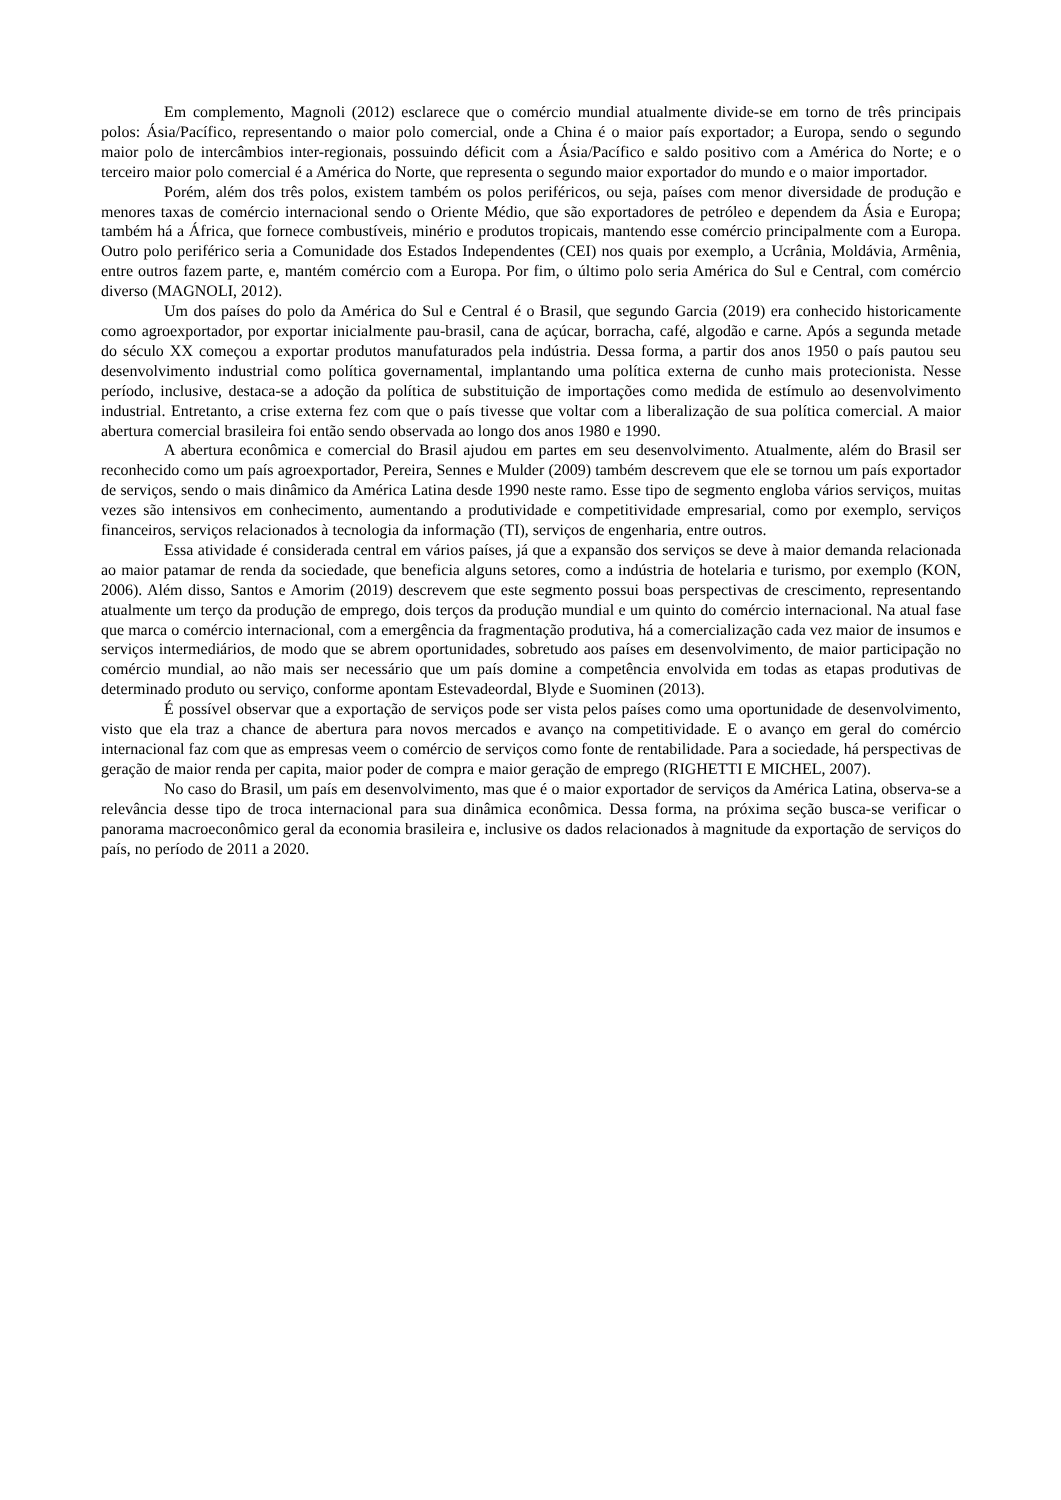Em complemento, Magnoli (2012) esclarece que o comércio mundial atualmente divide-se em torno de três principais polos: Ásia/Pacífico, representando o maior polo comercial, onde a China é o maior país exportador; a Europa, sendo o segundo maior polo de intercâmbios inter-regionais, possuindo déficit com a Ásia/Pacífico e saldo positivo com a América do Norte; e o terceiro maior polo comercial é a América do Norte, que representa o segundo maior exportador do mundo e o maior importador.
Porém, além dos três polos, existem também os polos periféricos, ou seja, países com menor diversidade de produção e menores taxas de comércio internacional sendo o Oriente Médio, que são exportadores de petróleo e dependem da Ásia e Europa; também há a África, que fornece combustíveis, minério e produtos tropicais, mantendo esse comércio principalmente com a Europa. Outro polo periférico seria a Comunidade dos Estados Independentes (CEI) nos quais por exemplo, a Ucrânia, Moldávia, Armênia, entre outros fazem parte, e, mantém comércio com a Europa. Por fim, o último polo seria América do Sul e Central, com comércio diverso (MAGNOLI, 2012).
Um dos países do polo da América do Sul e Central é o Brasil, que segundo Garcia (2019) era conhecido historicamente como agroexportador, por exportar inicialmente pau-brasil, cana de açúcar, borracha, café, algodão e carne. Após a segunda metade do século XX começou a exportar produtos manufaturados pela indústria. Dessa forma, a partir dos anos 1950 o país pautou seu desenvolvimento industrial como política governamental, implantando uma política externa de cunho mais protecionista. Nesse período, inclusive, destaca-se a adoção da política de substituição de importações como medida de estímulo ao desenvolvimento industrial. Entretanto, a crise externa fez com que o país tivesse que voltar com a liberalização de sua política comercial. A maior abertura comercial brasileira foi então sendo observada ao longo dos anos 1980 e 1990.
A abertura econômica e comercial do Brasil ajudou em partes em seu desenvolvimento. Atualmente, além do Brasil ser reconhecido como um país agroexportador, Pereira, Sennes e Mulder (2009) também descrevem que ele se tornou um país exportador de serviços, sendo o mais dinâmico da América Latina desde 1990 neste ramo. Esse tipo de segmento engloba vários serviços, muitas vezes são intensivos em conhecimento, aumentando a produtividade e competitividade empresarial, como por exemplo, serviços financeiros, serviços relacionados à tecnologia da informação (TI), serviços de engenharia, entre outros.
Essa atividade é considerada central em vários países, já que a expansão dos serviços se deve à maior demanda relacionada ao maior patamar de renda da sociedade, que beneficia alguns setores, como a indústria de hotelaria e turismo, por exemplo (KON, 2006). Além disso, Santos e Amorim (2019) descrevem que este segmento possui boas perspectivas de crescimento, representando atualmente um terço da produção de emprego, dois terços da produção mundial e um quinto do comércio internacional. Na atual fase que marca o comércio internacional, com a emergência da fragmentação produtiva, há a comercialização cada vez maior de insumos e serviços intermediários, de modo que se abrem oportunidades, sobretudo aos países em desenvolvimento, de maior participação no comércio mundial, ao não mais ser necessário que um país domine a competência envolvida em todas as etapas produtivas de determinado produto ou serviço, conforme apontam Estevadeordal, Blyde e Suominen (2013).
É possível observar que a exportação de serviços pode ser vista pelos países como uma oportunidade de desenvolvimento, visto que ela traz a chance de abertura para novos mercados e avanço na competitividade. E o avanço em geral do comércio internacional faz com que as empresas veem o comércio de serviços como fonte de rentabilidade. Para a sociedade, há perspectivas de geração de maior renda per capita, maior poder de compra e maior geração de emprego (RIGHETTI E MICHEL, 2007).
No caso do Brasil, um país em desenvolvimento, mas que é o maior exportador de serviços da América Latina, observa-se a relevância desse tipo de troca internacional para sua dinâmica econômica. Dessa forma, na próxima seção busca-se verificar o panorama macroeconômico geral da economia brasileira e, inclusive os dados relacionados à magnitude da exportação de serviços do país, no período de 2011 a 2020.